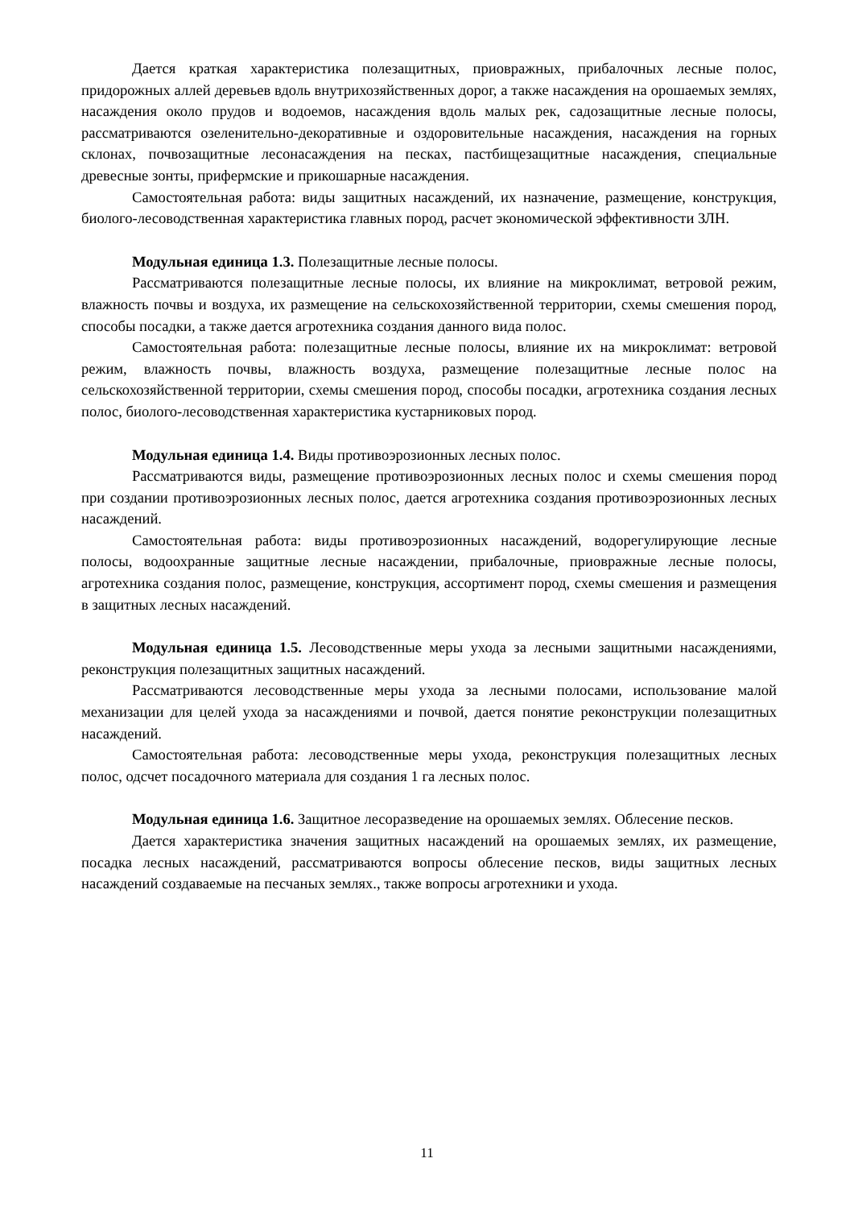Дается краткая характеристика полезащитных, приовражных, прибалочных лесные полос, придорожных аллей деревьев вдоль внутрихозяйственных дорог, а также насаждения на орошаемых землях, насаждения около прудов и водоемов, насаждения вдоль малых рек, садозащитные лесные полосы, рассматриваются озеленительно-декоративные и оздоровительные насаждения, насаждения на горных склонах, почвозащитные лесонасаждения на песках, пастбищезащитные насаждения, специальные древесные зонты, прифермские и прикошарные насаждения.
Самостоятельная работа: виды защитных насаждений, их назначение, размещение, конструкция, биолого-лесоводственная характеристика главных пород, расчет экономической эффективности ЗЛН.
Модульная единица 1.3. Полезащитные лесные полосы.
Рассматриваются полезащитные лесные полосы, их влияние на микроклимат, ветровой режим, влажность почвы и воздуха, их размещение на сельскохозяйственной территории, схемы смешения пород, способы посадки, а также дается агротехника создания данного вида полос.
Самостоятельная работа: полезащитные лесные полосы, влияние их на микроклимат: ветровой режим, влажность почвы, влажность воздуха, размещение полезащитные лесные полос на сельскохозяйственной территории, схемы смешения пород, способы посадки, агротехника создания лесных полос, биолого-лесоводственная характеристика кустарниковых пород.
Модульная единица 1.4. Виды противоэрозионных лесных полос.
Рассматриваются виды, размещение противоэрозионных лесных полос и схемы смешения пород при создании противоэрозионных лесных полос, дается агротехника создания противоэрозионных лесных насаждений.
Самостоятельная работа: виды противоэрозионных насаждений, водорегулирующие лесные полосы, водоохранные защитные лесные насаждении, прибалочные, приовражные лесные полосы, агротехника создания полос, размещение, конструкция, ассортимент пород, схемы смешения и размещения в защитных лесных насаждений.
Модульная единица 1.5. Лесоводственные меры ухода за лесными защитными насаждениями, реконструкция полезащитных защитных насаждений.
Рассматриваются лесоводственные меры ухода за лесными полосами, использование малой механизации для целей ухода за насаждениями и почвой, дается понятие реконструкции полезащитных насаждений.
Самостоятельная работа: лесоводственные меры ухода, реконструкция полезащитных лесных полос, одсчет посадочного материала для создания 1 га лесных полос.
Модульная единица 1.6. Защитное лесоразведение на орошаемых землях. Облесение песков.
Дается характеристика значения защитных насаждений на орошаемых землях, их размещение, посадка лесных насаждений, рассматриваются вопросы облесение песков, виды защитных лесных насаждений создаваемые на песчаных землях., также вопросы агротехники и ухода.
11